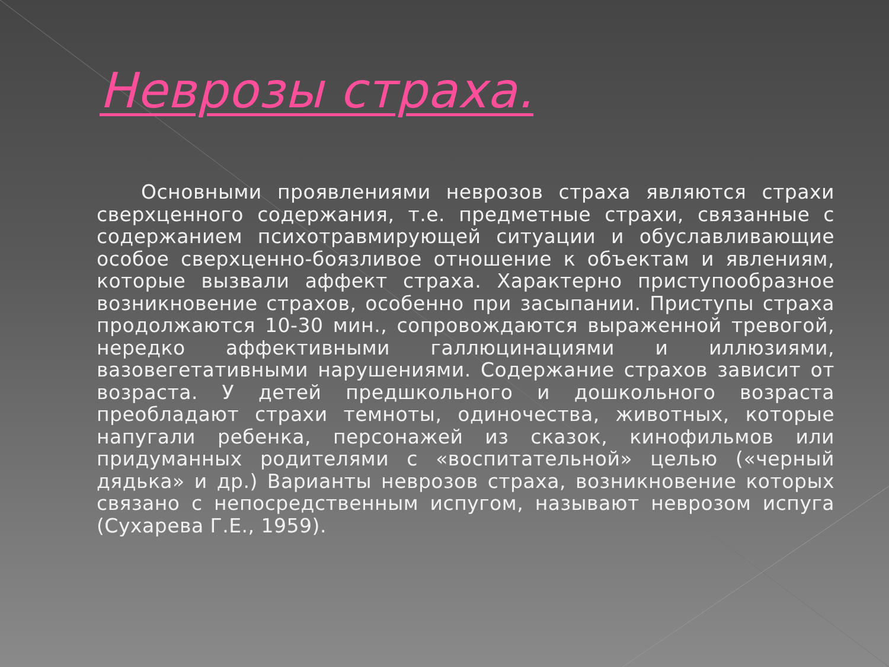Неврозы страха.
Основными проявлениями неврозов страха являются страхи сверхценного содержания, т.е. предметные страхи, связанные с содержанием психотравмирующей ситуации и обуславливающие особое сверхценно-боязливое отношение к объектам и явлениям, которые вызвали аффект страха. Характерно приступообразное возникновение страхов, особенно при засыпании. Приступы страха продолжаются 10-30 мин., сопровождаются выраженной тревогой, нередко аффективными галлюцинациями и иллюзиями, вазовегетативными нарушениями. Содержание страхов зависит от возраста. У детей предшкольного и дошкольного возраста преобладают страхи темноты, одиночества, животных, которые напугали ребенка, персонажей из сказок, кинофильмов или придуманных родителями с «воспитательной» целью («черный дядька» и др.) Варианты неврозов страха, возникновение которых связано с непосредственным испугом, называют неврозом испуга (Сухарева Г.Е., 1959).